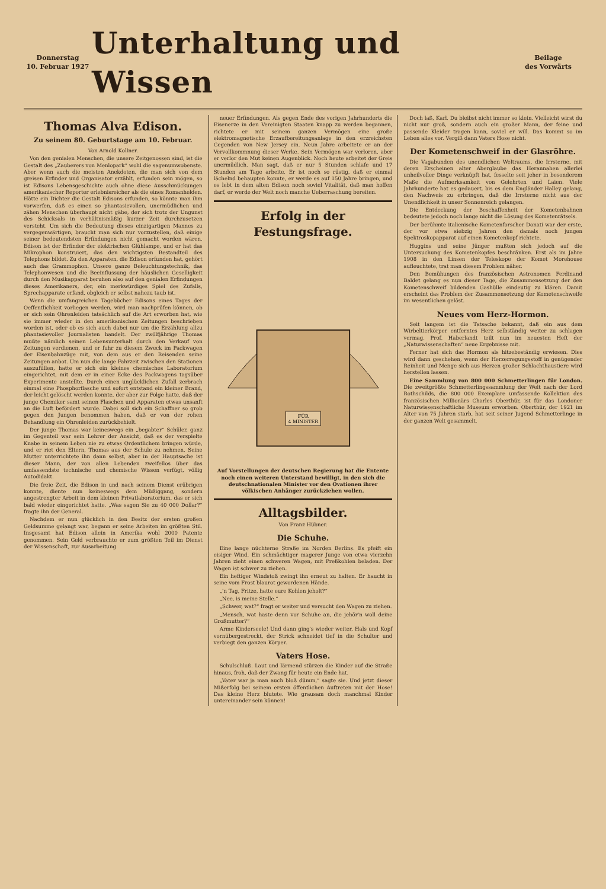Donnerstag
10. Februar 1927
Unterhaltung und Wissen
Beilage
des Vorwärts
Thomas Alva Edison.
Zu seinem 80. Geburtstage am 10. Februar.
Von Arnold Kollner.
Von den genialen Menschen, die unsere Zeitgenossen sind, ist die Gestalt des „Zauberers von Menlopark“ wohl die sagenumwobenste. Aber wenn auch die meisten Anekdoten, die man sich von dem greisen Erfinder und Organisator erzählt, erfunden sein mögen, so ist Edisons Lebensgeschichte auch ohne diese Ausschmückungen amerikanischer Reporter erlebnisreicher als die eines Romanhelden. Hätte ein Dichter die Gestalt Edisons erfunden, so könnte man ihm vorwerfen, daß es einen so phantasievollen, unermüdlichen und zähen Menschen überhaupt nicht gäbe, der sich trotz der Ungunst des Schicksals in verhältnismäßig kurzer Zeit durchzusetzen versteht. Um sich die Bedeutung dieses einzigartigen Mannes zu vergegenwärtigen, braucht man sich nur vorzustellen, daß einige seiner bedeutendsten Erfindungen nicht gemacht worden wären. Edison ist der Erfinder der elektrischen Glühlampe, und er hat das Mikrophon konstruiert, das den wichtigsten Bestandteil des Telephons bildet. Zu den Apparaten, die Edison erfunden hat, gehört auch das Grammophon. Unsere ganze Beleuchtungstechnik, das Telephonwesen und die Beeinflussung der häuslichen Geselligkeit durch den Musikapparat beruhen also auf den genialen Erfindungen dieses Amerikaners, der, ein merkwürdiges Spiel des Zufalls, Sprechapparate erfand, obgleich er selbst nahezu taub ist.
Wenn die umfangreichen Tagebücher Edisons eines Tages der Oeffentlichkeit vorliegen werden, wird man nachprüfen können, ob er sich sein Ohrenleiden tatsächlich auf die Art erworben hat, wie sie immer wieder in den amerikanischen Zeitungen beschrieben worden ist, oder ob es sich auch dabei nur um die Erzählung allzu phantasievoller Journalisten handelt. Der zwölfjährige Thomas mußte nämlich seinen Lebensunterhalt durch den Verkauf von Zeitungen verdienen, und er fuhr zu diesem Zweck im Packwagen der Eisenbahnzüge mit, von dem aus er den Reisenden seine Zeitungen anbot. Um nun die lange Fahrzeit zwischen den Stationen auszufüllen, hatte er sich ein kleines chemisches Laboratorium eingerichtet, mit dem er in einer Ecke des Packwagens tagsüber Experimente anstellte. Durch einen unglücklichen Zufall zerbrach einmal eine Phosphorflasche und sofort entstand ein kleiner Brand, der leicht gelöscht werden konnte, der aber zur Folge hatte, daß der junge Chemiker samt seinen Flaschen und Apparaten etwas unsanft an die Luft befördert wurde. Dabei soll sich ein Schaffner so grob gegen den Jungen benommen haben, daß er von der rohen Behandlung ein Ohrenleiden zurückbehielt.
Der junge Thomas war keineswegs ein „begabter“ Schüler, ganz im Gegenteil war sein Lehrer der Ansicht, daß es der verspielte Knabe in seinem Leben nie zu etwas Ordentlichem bringen würde, und er riet den Eltern, Thomas aus der Schule zu nehmen. Seine Mutter unterrichtete ihn dann selbst, aber in der Hauptsache ist dieser Mann, der von allen Lebenden zweifellos über das umfassendste technische und chemische Wissen verfügt, völlig Autodidakt.
Die freie Zeit, die Edison in und nach seinem Dienst erübrigen konnte, diente nun keineswegs dem Müßiggang, sondern angestrengter Arbeit in dem kleinen Privatlaboratorium, das er sich bald wieder eingerichtet hatte. „Was sagen Sie zu 40 000 Dollar?“ fragte ihn der General.
Nachdem er nun glücklich in den Besitz der ersten großen Geldsumme gelangt war, begann er seine Arbeiten im größten Stil. Insgesamt hat Edison allein in Amerika wohl 2000 Patente genommen. Sein Geld verbrauchte er zum größten Teil im Dienst der Wissenschaft, zur Ausarbeitung
neuer Erfindungen. Als gegen Ende des vorigen Jahrhunderts die Eisenerze in den Vereinigten Staaten knapp zu werden begannen, richtete er mit seinem ganzen Vermögen eine große elektromagnetische Erzaufbereitungsanlage in den erzreichsten Gegenden von New Jersey ein. Neun Jahre arbeitete er an der Vervollkommnung dieser Werke. Sein Vermögen war verloren, aber er verlor den Mut keinen Augenblick. Noch heute arbeitet der Greis unermüdlich. Man sagt, daß er nur 5 Stunden schlafe und 17 Stunden am Tage arbeite. Er ist noch so rüstig, daß er einmal lächelnd behaupten konnte, er werde es auf 150 Jahre bringen, und es lebt in dem alten Edison noch soviel Vitalität, daß man hoffen darf, er werde der Welt noch manche Ueberraschung bereiten.
Erfolg in der Festungsfrage.
FÜR
4 MINISTER
Auf Vorstellungen der deutschen Regierung hat die Entente noch einen weiteren Unterstand bewilligt, in den sich die deutschnationalen Minister vor den Ovationen ihrer völkischen Anhänger zurückziehen wollen.
Alltagsbilder.
Von Franz Hübner.
Die Schuhe.
Eine lange nüchterne Straße im Norden Berlins. Es pfeift ein eisiger Wind. Ein schmächtiger magerer Junge von etwa vierzehn Jahren zieht einen schweren Wagen, mit Preßkohlen beladen. Der Wagen ist schwer zu ziehen.
Ein heftiger Windstoß zwingt ihn erneut zu halten. Er haucht in seine vom Frost blaurot gewordenen Hände.
„'n Tag, Fritze, hatte eure Kohlen jeholt?“
„Nee, is meine Stelle.“
„Schwer, wat?“ fragt er weiter und versucht den Wagen zu ziehen.
„Mensch, wat haste denn vor Schuhe an, die jehör'n woll deine Großmutter?“
Arme Kinderseele! Und dann ging's wieder weiter, Hals und Kopf vornübergestreckt, der Strick schneidet tief in die Schulter und verbiegt den ganzen Körper.
Vaters Hose.
Schulschluß. Laut und lärmend stürzen die Kinder auf die Straße hinaus, froh, daß der Zwang für heute ein Ende hat.
„Vater war ja man auch bloß dümm,“ sagte sie. Und jetzt dieser Mißerfolg bei seinem ersten öffentlichen Auftreten mit der Hose! Das kleine Herz blutete. Wie grausam doch manchmal Kinder untereinander sein können!
Doch laß, Karl. Du bleibst nicht immer so klein. Vielleicht wirst du nicht nur groß, sondern auch ein großer Mann, der feine und passende Kleider tragen kann, soviel er will. Das kommt so im Leben alles vor. Vergiß dann Vaters Hose nicht.
Der Kometenschweif in der Glasröhre.
Die Vagabunden des unendlichen Weltraums, die Irrsterne, mit deren Erscheinen alter Aberglaube das Herannahen allerlei unheilvoller Dinge verknüpft hat, fesselte seit jeher in besonderem Maße die Aufmerksamkeit von Gelehrten und Laien. Viele Jahrhunderte hat es gedauert, bis es dem Engländer Halley gelang, den Nachweis zu erbringen, daß die Irrsterne nicht aus der Unendlichkeit in unser Sonnenreich gelangen.
Die Entdeckung der Beschaffenheit der Kometenbahnen bedeutete jedoch noch lange nicht die Lösung des Kometenrätsels.
Der berühmte italienische Kometenforscher Donati war der erste, der vor etwa siebzig Jahren den damals noch jungen Spektroskopapparat auf einen Kometenkopf richtete.
Huggins und seine Jünger mußten sich jedoch auf die Untersuchung des Kometenkopfes beschränken. Erst als im Jahre 1908 in den Linsen der Teleskope der Komet Morehouse aufleuchtete, trat man diesem Problem näher.
Den Bemühungen des französischen Astronomen Ferdinand Baldet gelang es nun dieser Tage, die Zusammensetzung der den Kometenschweif bildenden Gashülle eindeutig zu klären. Damit erscheint das Problem der Zusammensetzung der Kometenschweife im wesentlichen gelöst.
Neues vom Herz-Hormon.
Seit langem ist die Tatsache bekannt, daß ein aus dem Wirbeltierkörper entferntes Herz selbständig weiter zu schlagen vermag. Prof. Haberlandt teilt nun im neuesten Heft der „Naturwissenschaften“ neue Ergebnisse mit.
Ferner hat sich das Hormon als hitzebeständig erwiesen. Dies wird dann geschehen, wenn der Herzerregungsstoff in genügender Reinheit und Menge sich aus Herzen großer Schlachthaustiere wird herstellen lassen.
Eine Sammlung von 800 000 Schmetterlingen für London. Die zweitgrößte Schmetterlingssammlung der Welt nach der Lord Rothschilds, die 800 000 Exemplare umfassende Kollektion des französischen Millionärs Charles Oberthür, ist für das Londoner Naturwissenschaftliche Museum erworben. Oberthür, der 1921 im Alter von 75 Jahren starb, hat seit seiner Jugend Schmetterlinge in der ganzen Welt gesammelt.